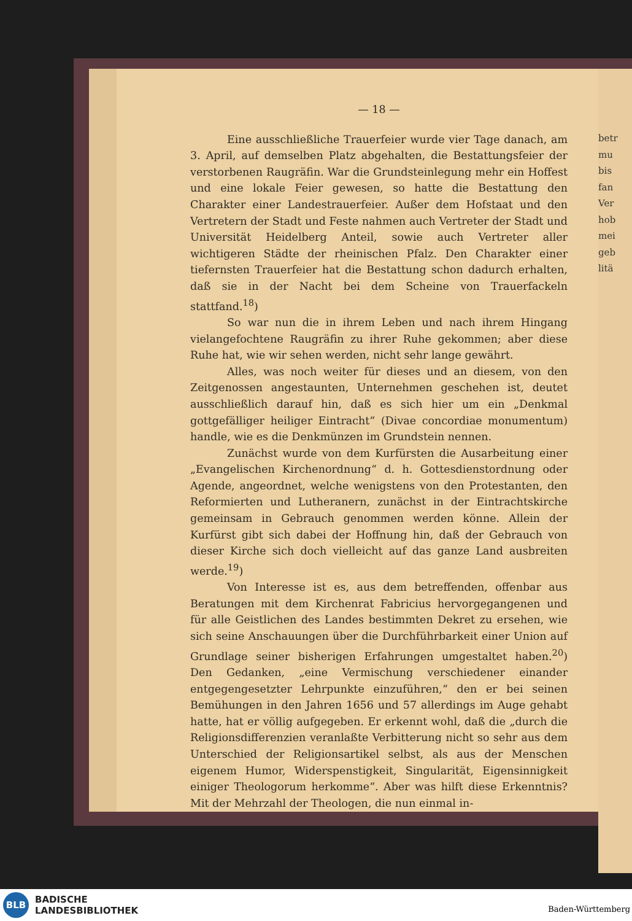betr
mu
bis
fan
Ver
hob
mei
geb
litä
— 18 —
Eine ausschließliche Trauerfeier wurde vier Tage danach, am 3. April, auf demselben Platz abgehalten, die Bestattungsfeier der verstorbenen Raugräfin. War die Grundsteinlegung mehr ein Hoffest und eine lokale Feier gewesen, so hatte die Bestattung den Charakter einer Landestrauerfeier. Außer dem Hofstaat und den Vertretern der Stadt und Feste nahmen auch Vertreter der Stadt und Universität Heidelberg Anteil, sowie auch Vertreter aller wichtigeren Städte der rheinischen Pfalz. Den Charakter einer tiefernsten Trauerfeier hat die Bestattung schon dadurch erhalten, daß sie in der Nacht bei dem Scheine von Trauerfackeln stattfand.<sup>18</sup>)
So war nun die in ihrem Leben und nach ihrem Hingang vielangefochtene Raugräfin zu ihrer Ruhe gekommen; aber diese Ruhe hat, wie wir sehen werden, nicht sehr lange gewährt.
Alles, was noch weiter für dieses und an diesem, von den Zeitgenossen angestaunten, Unternehmen geschehen ist, deutet ausschließlich darauf hin, daß es sich hier um ein „Denkmal gottgefälliger heiliger Eintracht“ (Divae concordiae monumentum) handle, wie es die Denkmünzen im Grundstein nennen.
Zunächst wurde von dem Kurfürsten die Ausarbeitung einer „Evangelischen Kirchenordnung“ d. h. Gottesdienstordnung oder Agende, angeordnet, welche wenigstens von den Protestanten, den Reformierten und Lutheranern, zunächst in der Eintrachtskirche gemeinsam in Gebrauch genommen werden könne. Allein der Kurfürst gibt sich dabei der Hoffnung hin, daß der Gebrauch von dieser Kirche sich doch vielleicht auf das ganze Land ausbreiten werde.<sup>19</sup>)
Von Interesse ist es, aus dem betreffenden, offenbar aus Beratungen mit dem Kirchenrat Fabricius hervorgegangenen und für alle Geistlichen des Landes bestimmten Dekret zu ersehen, wie sich seine Anschauungen über die Durchführbarkeit einer Union auf Grundlage seiner bisherigen Erfahrungen umgestaltet haben.<sup>20</sup>) Den Gedanken, „eine Vermischung verschiedener einander entgegengesetzter Lehrpunkte einzuführen,“ den er bei seinen Bemühungen in den Jahren 1656 und 57 allerdings im Auge gehabt hatte, hat er völlig aufgegeben. Er erkennt wohl, daß die „durch die Religionsdifferenzien veranlaßte Verbitterung nicht so sehr aus dem Unterschied der Religionsartikel selbst, als aus der Menschen eigenem Humor, Widerspenstigkeit, Singularität, Eigensinnigkeit einiger Theologorum herkomme“. Aber was hilft diese Erkenntnis? Mit der Mehrzahl der Theologen, die nun einmal in-
BLB
BADISCHE
LANDESBIBLIOTHEK
Baden-Württemberg